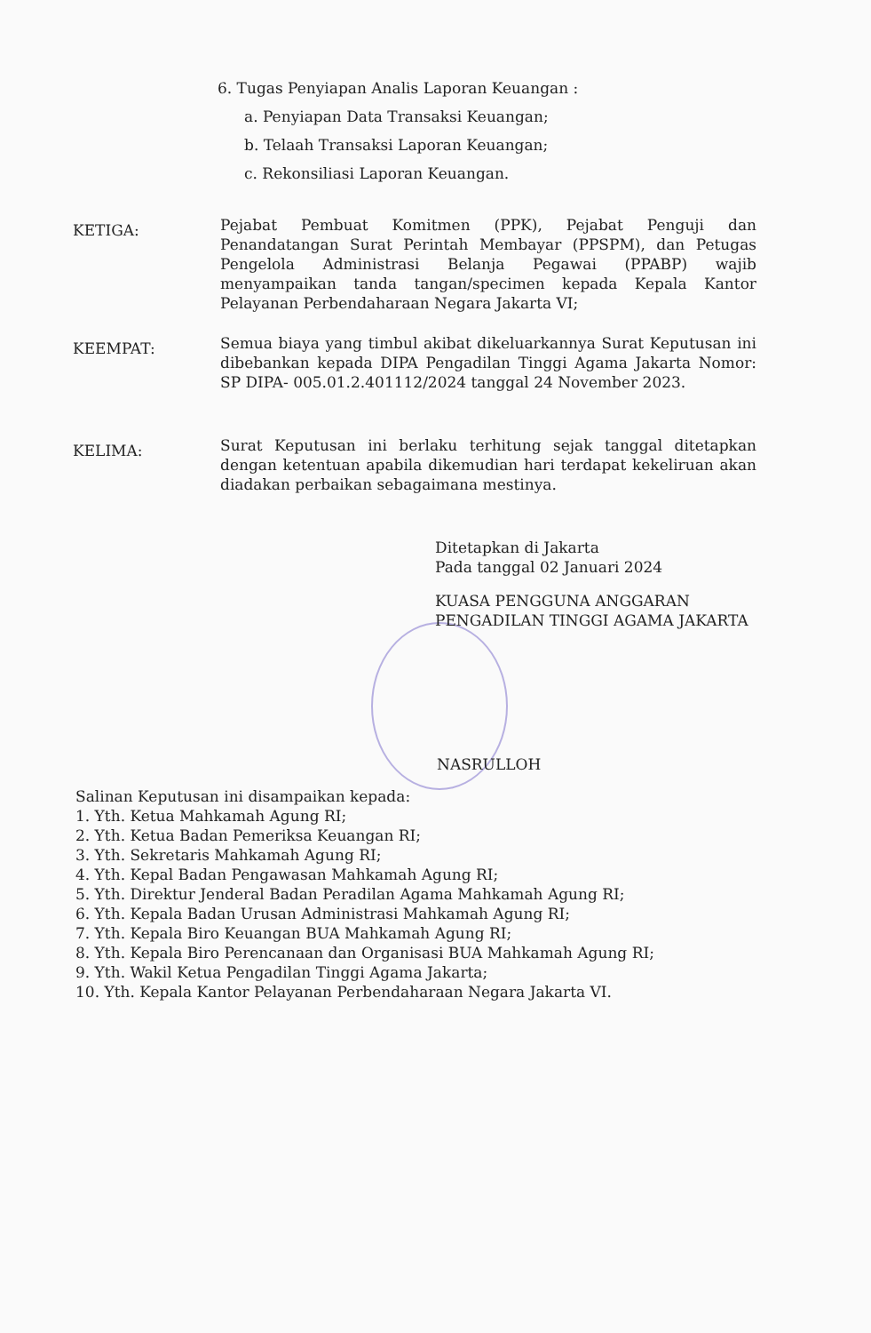6. Tugas Penyiapan Analis Laporan Keuangan :
a. Penyiapan Data Transaksi Keuangan;
b. Telaah Transaksi Laporan Keuangan;
c. Rekonsiliasi Laporan Keuangan.
KETIGA:
Pejabat Pembuat Komitmen (PPK), Pejabat Penguji dan Penandatangan Surat Perintah Membayar (PPSPM), dan Petugas Pengelola Administrasi Belanja Pegawai (PPABP) wajib menyampaikan tanda tangan/specimen kepada Kepala Kantor Pelayanan Perbendaharaan Negara Jakarta VI;
KEEMPAT:
Semua biaya yang timbul akibat dikeluarkannya Surat Keputusan ini dibebankan kepada DIPA Pengadilan Tinggi Agama Jakarta Nomor: SP DIPA- 005.01.2.401112/2024 tanggal 24 November 2023.
KELIMA:
Surat Keputusan ini berlaku terhitung sejak tanggal ditetapkan dengan ketentuan apabila dikemudian hari terdapat kekeliruan akan diadakan perbaikan sebagaimana mestinya.
Ditetapkan di Jakarta
Pada tanggal 02 Januari 2024
KUASA PENGGUNA ANGGARAN
PENGADILAN TINGGI AGAMA JAKARTA
NASRULLOH
Salinan Keputusan ini disampaikan kepada:
1. Yth. Ketua Mahkamah Agung RI;
2. Yth. Ketua Badan Pemeriksa Keuangan RI;
3. Yth. Sekretaris Mahkamah Agung RI;
4. Yth. Kepal Badan Pengawasan Mahkamah Agung RI;
5. Yth. Direktur Jenderal Badan Peradilan Agama Mahkamah Agung RI;
6. Yth. Kepala Badan Urusan Administrasi Mahkamah Agung RI;
7. Yth. Kepala Biro Keuangan BUA Mahkamah Agung RI;
8. Yth. Kepala Biro Perencanaan dan Organisasi BUA Mahkamah Agung RI;
9. Yth. Wakil Ketua Pengadilan Tinggi Agama Jakarta;
10. Yth. Kepala Kantor Pelayanan Perbendaharaan Negara Jakarta VI.